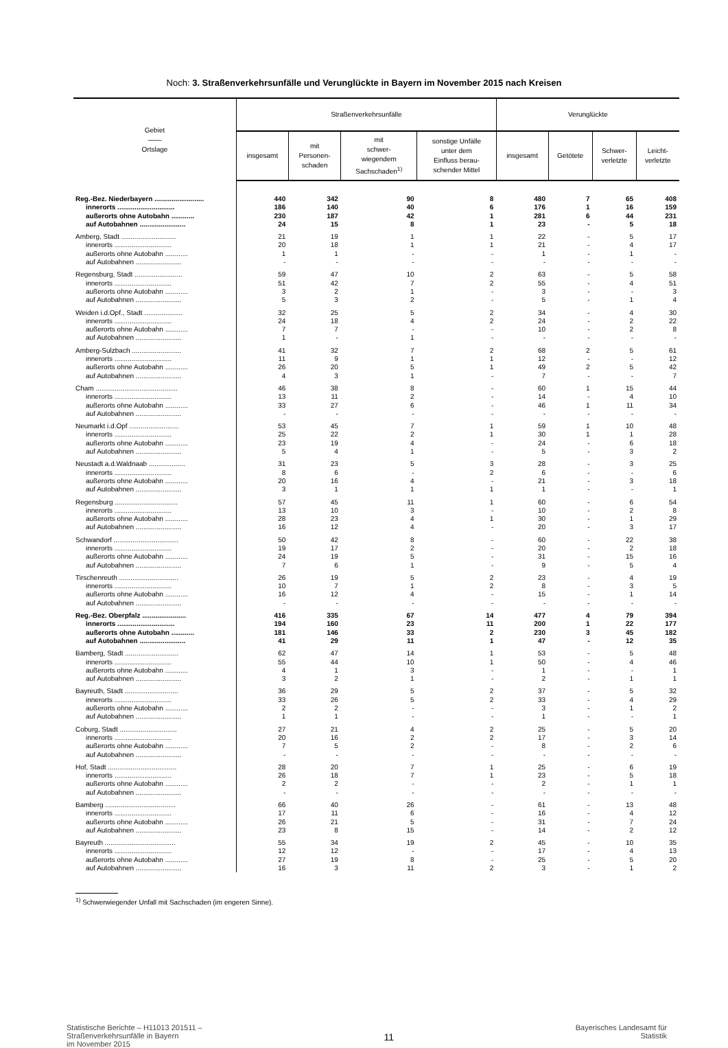Noch: 3. Straßenverkehrsunfälle und Verunglückte in Bayern im November 2015 nach Kreisen
| Gebiet —— Ortslage | Straßenverkehrsunfälle | | | | Verunglückte | | | |
| --- | --- | --- | --- | --- | --- | --- | --- | --- |
| | insgesamt | mit Personen- schaden | mit schwer- wiegendem Sachschaden<sup>1)</sup> | sonstige Unfälle unter dem Einfluss berau- schender Mittel | insgesamt | Getötete | Schwer- verletzte | Leicht- verletzte |
| Reg.-Bez. Niederbayern .......................... | 440 | 342 | 90 | 8 | 480 | 7 | 65 | 408 |
| innerorts .............................. | 186 | 140 | 40 | 6 | 176 | 1 | 16 | 159 |
| außerorts ohne Autobahn ............ | 230 | 187 | 42 | 1 | 281 | 6 | 44 | 231 |
| auf Autobahnen ........................ | 24 | 15 | 8 | 1 | 23 | - | 5 | 18 |
| Amberg, Stadt ............................. | 21 | 19 | 1 | 1 | 22 | - | 5 | 17 |
| innerorts .............................. | 20 | 18 | 1 | 1 | 21 | - | 4 | 17 |
| außerorts ohne Autobahn ............ | 1 | 1 | - | - | 1 | - | 1 | - |
| auf Autobahnen ........................ | - | - | - | - | - | - | - | - |
| Regensburg, Stadt ......................... | 59 | 47 | 10 | 2 | 63 | - | 5 | 58 |
| innerorts .............................. | 51 | 42 | 7 | 2 | 55 | - | 4 | 51 |
| außerorts ohne Autobahn ............ | 3 | 2 | 1 | - | 3 | - | - | 3 |
| auf Autobahnen ........................ | 5 | 3 | 2 | - | 5 | - | 1 | 4 |
| Weiden i.d.Opf., Stadt .................... | 32 | 25 | 5 | 2 | 34 | - | 4 | 30 |
| innerorts .............................. | 24 | 18 | 4 | 2 | 24 | - | 2 | 22 |
| außerorts ohne Autobahn ............ | 7 | 7 | - | - | 10 | - | 2 | 8 |
| auf Autobahnen ........................ | 1 | - | 1 | - | - | - | - | - |
| Amberg-Sulzbach .......................... | 41 | 32 | 7 | 2 | 68 | 2 | 5 | 61 |
| innerorts .............................. | 11 | 9 | 1 | 1 | 12 | - | - | 12 |
| außerorts ohne Autobahn ............ | 26 | 20 | 5 | 1 | 49 | 2 | 5 | 42 |
| auf Autobahnen ........................ | 4 | 3 | 1 | - | 7 | - | - | 7 |
| Cham ........................................... | 46 | 38 | 8 | - | 60 | 1 | 15 | 44 |
| innerorts .............................. | 13 | 11 | 2 | - | 14 | - | 4 | 10 |
| außerorts ohne Autobahn ............ | 33 | 27 | 6 | - | 46 | 1 | 11 | 34 |
| auf Autobahnen ........................ | - | - | - | - | - | - | - | - |
| Neumarkt i.d.Opf .......................... | 53 | 45 | 7 | 1 | 59 | 1 | 10 | 48 |
| innerorts .............................. | 25 | 22 | 2 | 1 | 30 | 1 | 1 | 28 |
| außerorts ohne Autobahn ............ | 23 | 19 | 4 | - | 24 | - | 6 | 18 |
| auf Autobahnen ........................ | 5 | 4 | 1 | - | 5 | - | 3 | 2 |
| Neustadt a.d.Waldnaab ................... | 31 | 23 | 5 | 3 | 28 | - | 3 | 25 |
| innerorts .............................. | 8 | 6 | - | 2 | 6 | - | - | 6 |
| außerorts ohne Autobahn ............ | 20 | 16 | 4 | - | 21 | - | 3 | 18 |
| auf Autobahnen ........................ | 3 | 1 | 1 | 1 | 1 | - | - | 1 |
| Regensburg ................................. | 57 | 45 | 11 | 1 | 60 | - | 6 | 54 |
| innerorts .............................. | 13 | 10 | 3 | - | 10 | - | 2 | 8 |
| außerorts ohne Autobahn ............ | 28 | 23 | 4 | 1 | 30 | - | 1 | 29 |
| auf Autobahnen ........................ | 16 | 12 | 4 | - | 20 | - | 3 | 17 |
| Schwandorf .................................. | 50 | 42 | 8 | - | 60 | - | 22 | 38 |
| innerorts .............................. | 19 | 17 | 2 | - | 20 | - | 2 | 18 |
| außerorts ohne Autobahn ............ | 24 | 19 | 5 | - | 31 | - | 15 | 16 |
| auf Autobahnen ........................ | 7 | 6 | 1 | - | 9 | - | 5 | 4 |
| Tirschenreuth ............................... | 26 | 19 | 5 | 2 | 23 | - | 4 | 19 |
| innerorts .............................. | 10 | 7 | 1 | 2 | 8 | - | 3 | 5 |
| außerorts ohne Autobahn ............ | 16 | 12 | 4 | - | 15 | - | 1 | 14 |
| auf Autobahnen ........................ | - | - | - | - | - | - | - | - |
| Reg.-Bez. Oberpfalz ....................... | 416 | 335 | 67 | 14 | 477 | 4 | 79 | 394 |
| innerorts .............................. | 194 | 160 | 23 | 11 | 200 | 1 | 22 | 177 |
| außerorts ohne Autobahn ............ | 181 | 146 | 33 | 2 | 230 | 3 | 45 | 182 |
| auf Autobahnen ........................ | 41 | 29 | 11 | 1 | 47 | - | 12 | 35 |
| Bamberg, Stadt ............................ | 62 | 47 | 14 | 1 | 53 | - | 5 | 48 |
| innerorts .............................. | 55 | 44 | 10 | 1 | 50 | - | 4 | 46 |
| außerorts ohne Autobahn ............ | 4 | 1 | 3 | - | 1 | - | - | 1 |
| auf Autobahnen ........................ | 3 | 2 | 1 | - | 2 | - | 1 | 1 |
| Bayreuth, Stadt ............................ | 36 | 29 | 5 | 2 | 37 | - | 5 | 32 |
| innerorts .............................. | 33 | 26 | 5 | 2 | 33 | - | 4 | 29 |
| außerorts ohne Autobahn ............ | 2 | 2 | - | - | 3 | - | 1 | 2 |
| auf Autobahnen ........................ | 1 | 1 | - | - | 1 | - | - | 1 |
| Coburg, Stadt .............................. | 27 | 21 | 4 | 2 | 25 | - | 5 | 20 |
| innerorts .............................. | 20 | 16 | 2 | 2 | 17 | - | 3 | 14 |
| außerorts ohne Autobahn ............ | 7 | 5 | 2 | - | 8 | - | 2 | 6 |
| auf Autobahnen ........................ | - | - | - | - | - | - | - | - |
| Hof, Stadt .................................... | 28 | 20 | 7 | 1 | 25 | - | 6 | 19 |
| innerorts .............................. | 26 | 18 | 7 | 1 | 23 | - | 5 | 18 |
| außerorts ohne Autobahn ............ | 2 | 2 | - | - | 2 | - | 1 | 1 |
| auf Autobahnen ........................ | - | - | - | - | - | - | - | - |
| Bamberg ..................................... | 66 | 40 | 26 | - | 61 | - | 13 | 48 |
| innerorts .............................. | 17 | 11 | 6 | - | 16 | - | 4 | 12 |
| außerorts ohne Autobahn ............ | 26 | 21 | 5 | - | 31 | - | 7 | 24 |
| auf Autobahnen ........................ | 23 | 8 | 15 | - | 14 | - | 2 | 12 |
| Bayreuth ..................................... | 55 | 34 | 19 | 2 | 45 | - | 10 | 35 |
| innerorts .............................. | 12 | 12 | - | - | 17 | - | 4 | 13 |
| außerorts ohne Autobahn ............ | 27 | 19 | 8 | - | 25 | - | 5 | 20 |
| auf Autobahnen ........................ | 16 | 3 | 11 | 2 | 3 | - | 1 | 2 |
<sup>1)</sup> Schwerwiegender Unfall mit Sachschaden (im engeren Sinne).
Statistische Berichte – H11013 201511 –
Straßenverkehrsunfälle in Bayern
im November 2015
11
Bayerisches Landesamt für
Statistik